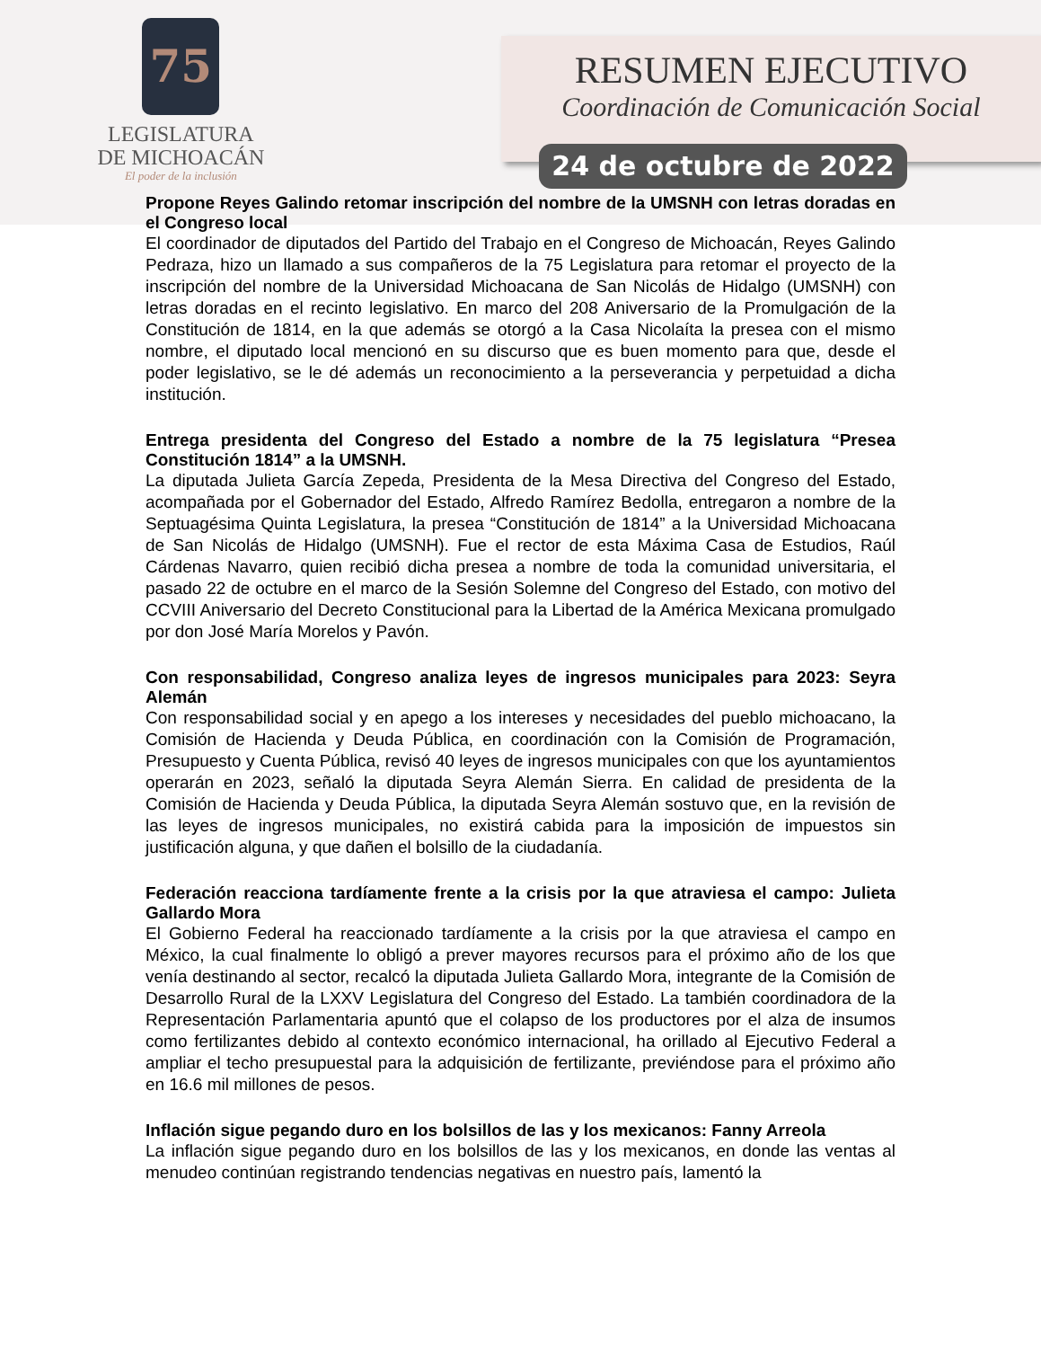75
LEGISLATURA
DE MICHOACÁN
El poder de la inclusión
RESUMEN EJECUTIVO
Coordinación de Comunicación Social
24 de octubre de 2022
Propone Reyes Galindo retomar inscripción del nombre de la UMSNH con letras doradas en el Congreso local
El coordinador de diputados del Partido del Trabajo en el Congreso de Michoacán, Reyes Galindo Pedraza, hizo un llamado a sus compañeros de la 75 Legislatura para retomar el proyecto de la inscripción del nombre de la Universidad Michoacana de San Nicolás de Hidalgo (UMSNH) con letras doradas en el recinto legislativo. En marco del 208 Aniversario de la Promulgación de la Constitución de 1814, en la que además se otorgó a la Casa Nicolaíta la presea con el mismo nombre, el diputado local mencionó en su discurso que es buen momento para que, desde el poder legislativo, se le dé además un reconocimiento a la perseverancia y perpetuidad a dicha institución.
Entrega presidenta del Congreso del Estado a nombre de la 75 legislatura “Presea Constitución 1814” a la UMSNH.
La diputada Julieta García Zepeda, Presidenta de la Mesa Directiva del Congreso del Estado, acompañada por el Gobernador del Estado, Alfredo Ramírez Bedolla, entregaron a nombre de la Septuagésima Quinta Legislatura, la presea “Constitución de 1814” a la Universidad Michoacana de San Nicolás de Hidalgo (UMSNH). Fue el rector de esta Máxima Casa de Estudios, Raúl Cárdenas Navarro, quien recibió dicha presea a nombre de toda la comunidad universitaria, el pasado 22 de octubre en el marco de la Sesión Solemne del Congreso del Estado, con motivo del CCVIII Aniversario del Decreto Constitucional para la Libertad de la América Mexicana promulgado por don José María Morelos y Pavón.
Con responsabilidad, Congreso analiza leyes de ingresos municipales para 2023: Seyra Alemán
Con responsabilidad social y en apego a los intereses y necesidades del pueblo michoacano, la Comisión de Hacienda y Deuda Pública, en coordinación con la Comisión de Programación, Presupuesto y Cuenta Pública, revisó 40 leyes de ingresos municipales con que los ayuntamientos operarán en 2023, señaló la diputada Seyra Alemán Sierra. En calidad de presidenta de la Comisión de Hacienda y Deuda Pública, la diputada Seyra Alemán sostuvo que, en la revisión de las leyes de ingresos municipales, no existirá cabida para la imposición de impuestos sin justificación alguna, y que dañen el bolsillo de la ciudadanía.
Federación reacciona tardíamente frente a la crisis por la que atraviesa el campo: Julieta Gallardo Mora
El Gobierno Federal ha reaccionado tardíamente a la crisis por la que atraviesa el campo en México, la cual finalmente lo obligó a prever mayores recursos para el próximo año de los que venía destinando al sector, recalcó la diputada Julieta Gallardo Mora, integrante de la Comisión de Desarrollo Rural de la LXXV Legislatura del Congreso del Estado. La también coordinadora de la Representación Parlamentaria apuntó que el colapso de los productores por el alza de insumos como fertilizantes debido al contexto económico internacional, ha orillado al Ejecutivo Federal a ampliar el techo presupuestal para la adquisición de fertilizante, previéndose para el próximo año en 16.6 mil millones de pesos.
Inflación sigue pegando duro en los bolsillos de las y los mexicanos: Fanny Arreola
La inflación sigue pegando duro en los bolsillos de las y los mexicanos, en donde las ventas al menudeo continúan registrando tendencias negativas en nuestro país, lamentó la